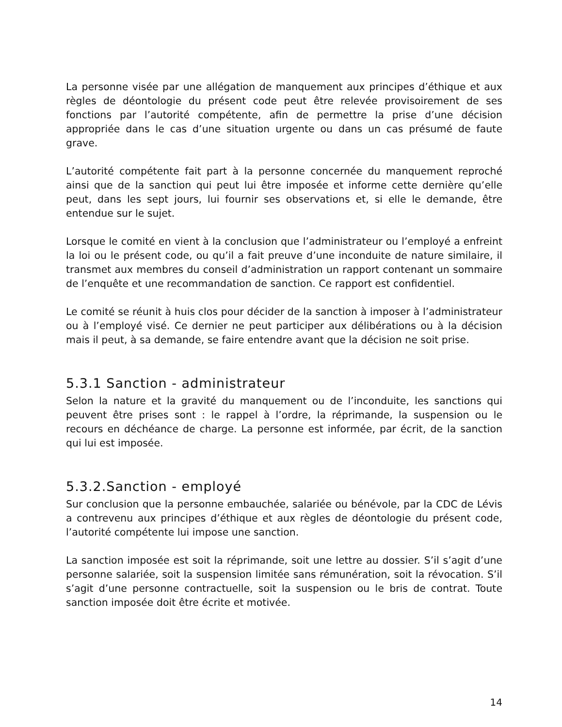La personne visée par une allégation de manquement aux principes d’éthique et aux règles de déontologie du présent code peut être relevée provisoirement de ses fonctions par l’autorité compétente, afin de permettre la prise d’une décision appropriée dans le cas d’une situation urgente ou dans un cas présumé de faute grave.
L’autorité compétente fait part à la personne concernée du manquement reproché ainsi que de la sanction qui peut lui être imposée et informe cette dernière qu’elle peut, dans les sept jours, lui fournir ses observations et, si elle le demande, être entendue sur le sujet.
Lorsque le comité en vient à la conclusion que l’administrateur ou l’employé a enfreint la loi ou le présent code, ou qu’il a fait preuve d’une inconduite de nature similaire, il transmet aux membres du conseil d’administration un rapport contenant un sommaire de l’enquête et une recommandation de sanction. Ce rapport est confidentiel.
Le comité se réunit à huis clos pour décider de la sanction à imposer à l’administrateur ou à l’employé visé. Ce dernier ne peut participer aux délibérations ou à la décision mais il peut, à sa demande, se faire entendre avant que la décision ne soit prise.
5.3.1 Sanction - administrateur
Selon la nature et la gravité du manquement ou de l’inconduite, les sanctions qui peuvent être prises sont : le rappel à l’ordre, la réprimande, la suspension ou le recours en déchéance de charge. La personne est informée, par écrit, de la sanction qui lui est imposée.
5.3.2.Sanction - employé
Sur conclusion que la personne embauchée, salariée ou bénévole, par la CDC de Lévis a contrevenu aux principes d’éthique et aux règles de déontologie du présent code, l’autorité compétente lui impose une sanction.
La sanction imposée est soit la réprimande, soit une lettre au dossier. S’il s’agit d’une personne salariée, soit la suspension limitée sans rémunération, soit la révocation. S’il s’agit d’une personne contractuelle, soit la suspension ou le bris de contrat. Toute sanction imposée doit être écrite et motivée.
14